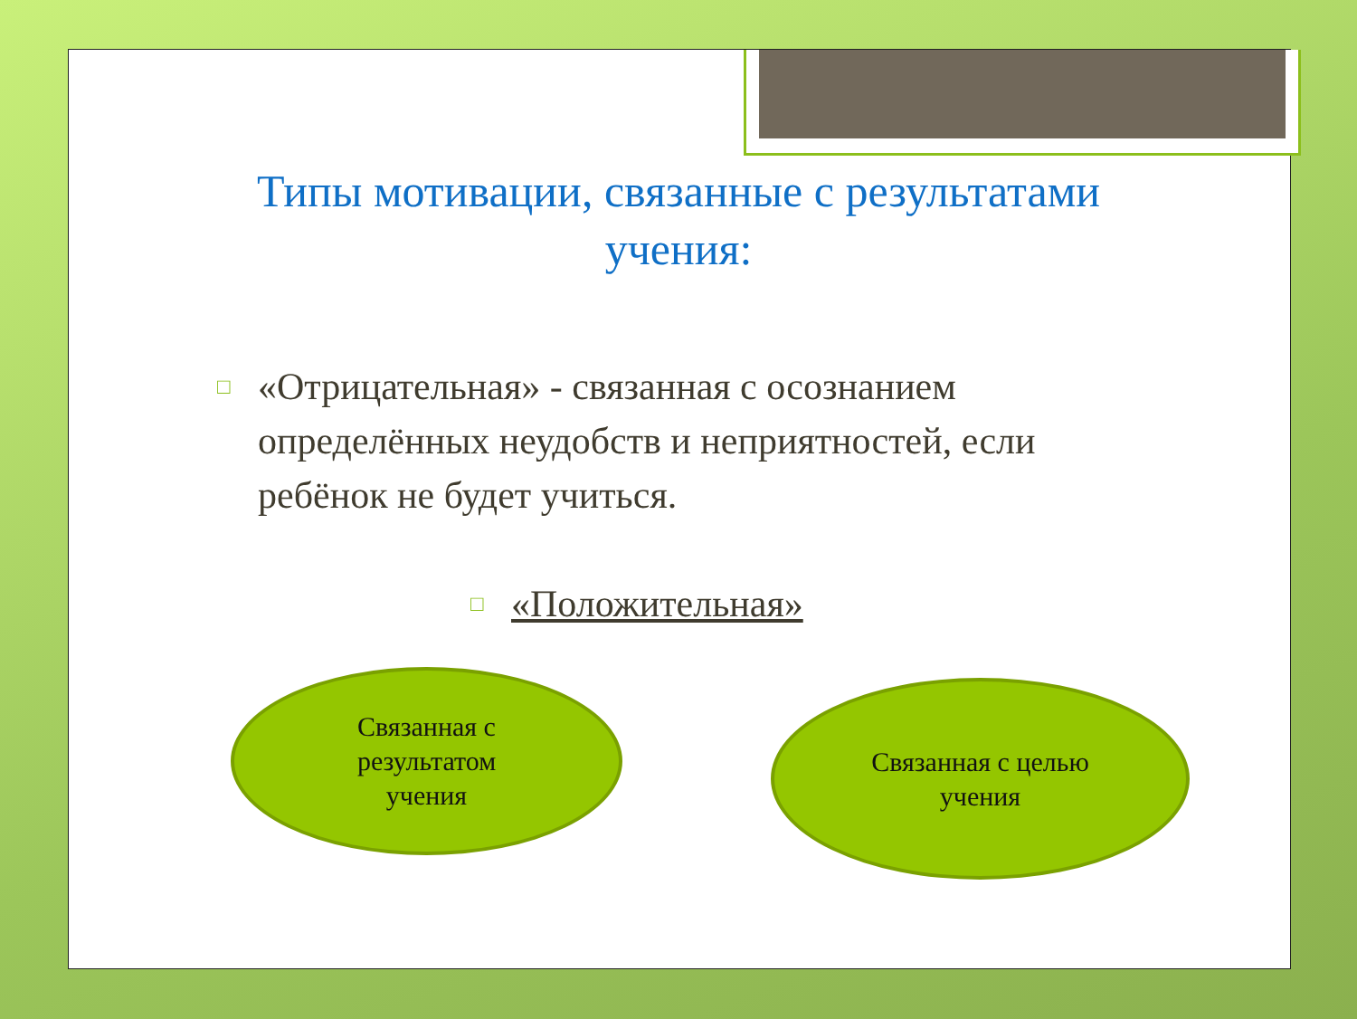Типы мотивации, связанные с результатами
учения:
□ «Отрицательная» - связанная с осознанием определённых неудобств и неприятностей, если ребёнок не будет учиться.
□ «Положительная»
Связанная с
результатом
учения
Связанная с целью
учения